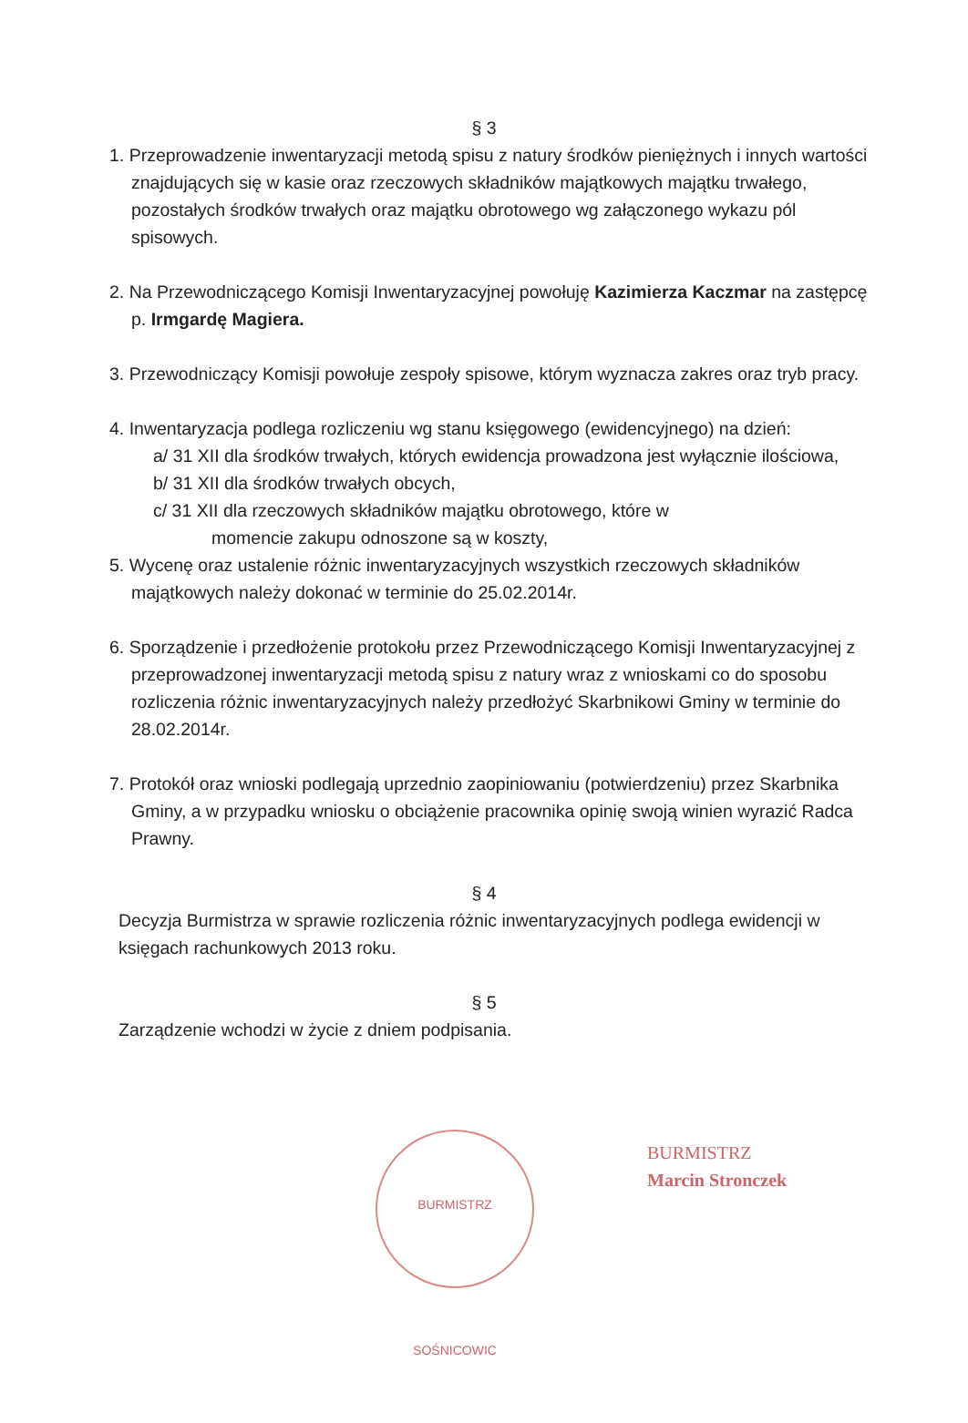§ 3
1. Przeprowadzenie inwentaryzacji metodą spisu z natury środków pieniężnych i innych wartości znajdujących się w kasie oraz rzeczowych składników majątkowych majątku trwałego, pozostałych środków trwałych oraz majątku obrotowego wg załączonego wykazu pól spisowych.
2. Na Przewodniczącego Komisji Inwentaryzacyjnej powołuję Kazimierza Kaczmar na zastępcę p. Irmgardę Magiera.
3. Przewodniczący Komisji powołuje zespoły spisowe, którym wyznacza zakres oraz tryb pracy.
4. Inwentaryzacja podlega rozliczeniu wg stanu księgowego (ewidencyjnego) na dzień:
a/ 31 XII dla środków trwałych, których ewidencja prowadzona jest wyłącznie ilościowa,
b/ 31 XII dla środków trwałych obcych,
c/ 31 XII dla rzeczowych składników majątku obrotowego, które w
momencie zakupu odnoszone są w koszty,
5. Wycenę oraz ustalenie różnic inwentaryzacyjnych wszystkich rzeczowych składników majątkowych należy dokonać w terminie do 25.02.2014r.
6. Sporządzenie i przedłożenie protokołu przez Przewodniczącego Komisji Inwentaryzacyjnej z przeprowadzonej inwentaryzacji metodą spisu z natury wraz z wnioskami co do sposobu rozliczenia różnic inwentaryzacyjnych należy przedłożyć Skarbnikowi Gminy w terminie do 28.02.2014r.
7. Protokół oraz wnioski podlegają uprzednio zaopiniowaniu (potwierdzeniu) przez Skarbnika Gminy, a w przypadku wniosku o obciążenie pracownika opinię swoją winien wyrazić Radca Prawny.
§ 4
Decyzja Burmistrza w sprawie rozliczenia różnic inwentaryzacyjnych podlega ewidencji w księgach rachunkowych 2013 roku.
§ 5
Zarządzenie wchodzi w życie z dniem podpisania.
BURMISTRZ SOŚNICOWIC
BURMISTRZ
Marcin Stronczek